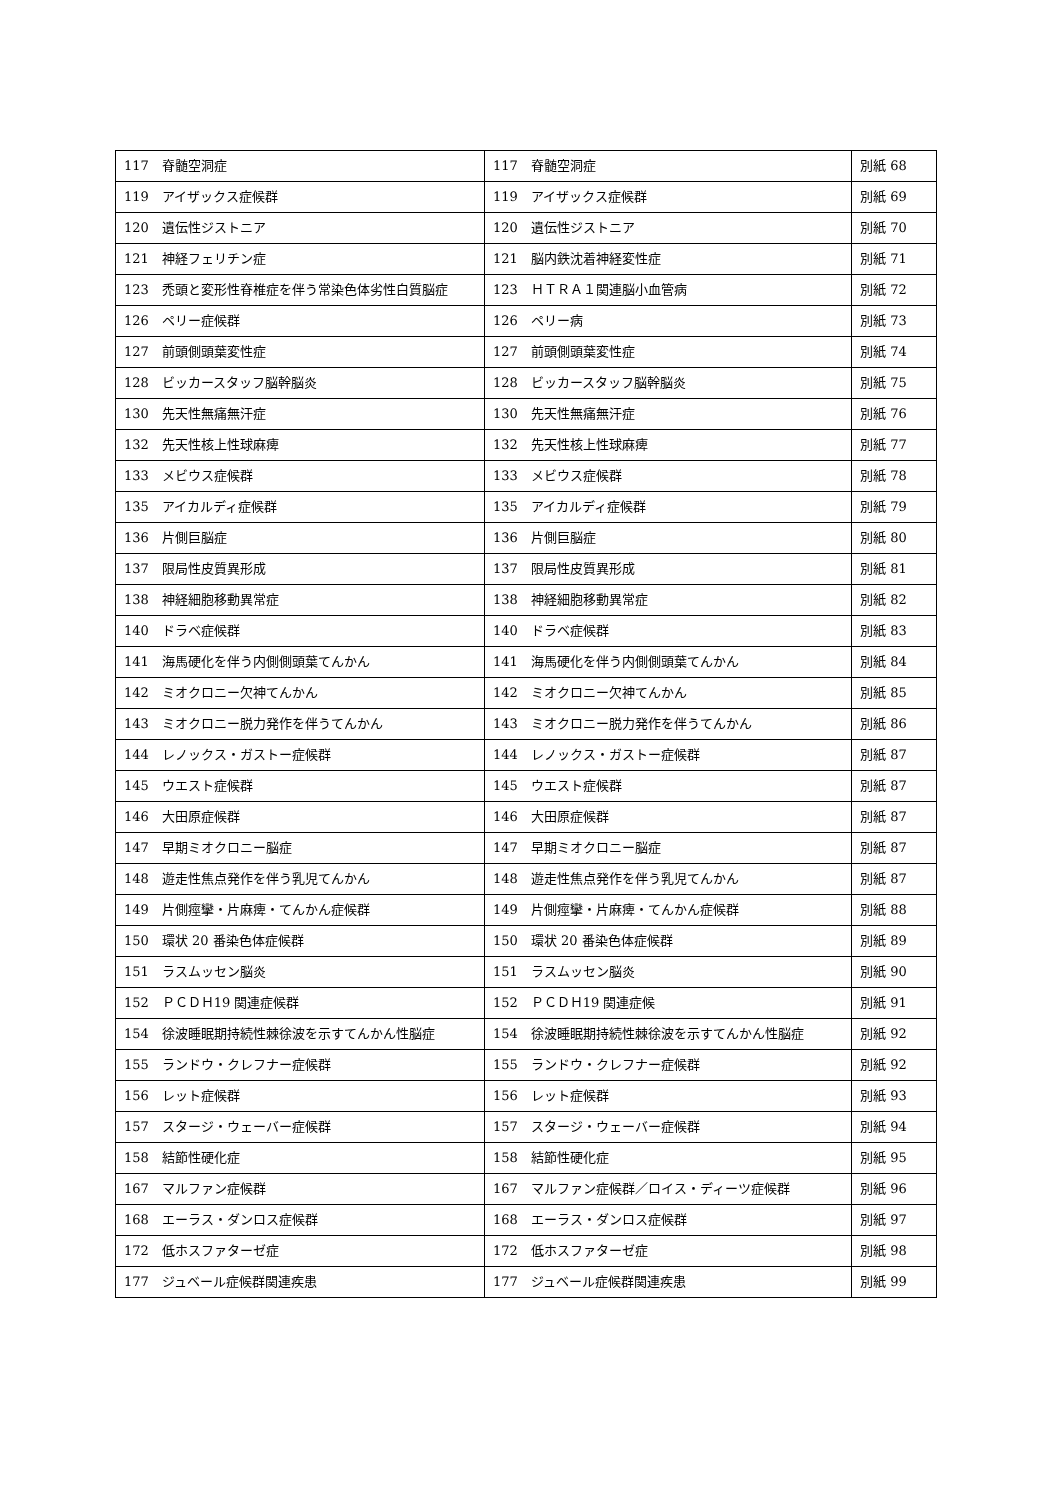| 117 脊髄空洞症 | 117 脊髄空洞症 | 別紙 68 |
| 119 アイザックス症候群 | 119 アイザックス症候群 | 別紙 69 |
| 120 遺伝性ジストニア | 120 遺伝性ジストニア | 別紙 70 |
| 121 神経フェリチン症 | 121 脳内鉄沈着神経変性症 | 別紙 71 |
| 123 禿頭と変形性脊椎症を伴う常染色体劣性白質脳症 | 123 ＨＴＲＡ１関連脳小血管病 | 別紙 72 |
| 126 ペリー症候群 | 126 ペリー病 | 別紙 73 |
| 127 前頭側頭葉変性症 | 127 前頭側頭葉変性症 | 別紙 74 |
| 128 ビッカースタッフ脳幹脳炎 | 128 ビッカースタッフ脳幹脳炎 | 別紙 75 |
| 130 先天性無痛無汗症 | 130 先天性無痛無汗症 | 別紙 76 |
| 132 先天性核上性球麻痺 | 132 先天性核上性球麻痺 | 別紙 77 |
| 133 メビウス症候群 | 133 メビウス症候群 | 別紙 78 |
| 135 アイカルディ症候群 | 135 アイカルディ症候群 | 別紙 79 |
| 136 片側巨脳症 | 136 片側巨脳症 | 別紙 80 |
| 137 限局性皮質異形成 | 137 限局性皮質異形成 | 別紙 81 |
| 138 神経細胞移動異常症 | 138 神経細胞移動異常症 | 別紙 82 |
| 140 ドラベ症候群 | 140 ドラベ症候群 | 別紙 83 |
| 141 海馬硬化を伴う内側側頭葉てんかん | 141 海馬硬化を伴う内側側頭葉てんかん | 別紙 84 |
| 142 ミオクロニー欠神てんかん | 142 ミオクロニー欠神てんかん | 別紙 85 |
| 143 ミオクロニー脱力発作を伴うてんかん | 143 ミオクロニー脱力発作を伴うてんかん | 別紙 86 |
| 144 レノックス・ガストー症候群 | 144 レノックス・ガストー症候群 | 別紙 87 |
| 145 ウエスト症候群 | 145 ウエスト症候群 | 別紙 87 |
| 146 大田原症候群 | 146 大田原症候群 | 別紙 87 |
| 147 早期ミオクロニー脳症 | 147 早期ミオクロニー脳症 | 別紙 87 |
| 148 遊走性焦点発作を伴う乳児てんかん | 148 遊走性焦点発作を伴う乳児てんかん | 別紙 87 |
| 149 片側痙攣・片麻痺・てんかん症候群 | 149 片側痙攣・片麻痺・てんかん症候群 | 別紙 88 |
| 150 環状 20 番染色体症候群 | 150 環状 20 番染色体症候群 | 別紙 89 |
| 151 ラスムッセン脳炎 | 151 ラスムッセン脳炎 | 別紙 90 |
| 152 ＰＣＤＨ19 関連症候群 | 152 ＰＣＤＨ19 関連症候 | 別紙 91 |
| 154 徐波睡眠期持続性棘徐波を示すてんかん性脳症 | 154 徐波睡眠期持続性棘徐波を示すてんかん性脳症 | 別紙 92 |
| 155 ランドウ・クレフナー症候群 | 155 ランドウ・クレフナー症候群 | 別紙 92 |
| 156 レット症候群 | 156 レット症候群 | 別紙 93 |
| 157 スタージ・ウェーバー症候群 | 157 スタージ・ウェーバー症候群 | 別紙 94 |
| 158 結節性硬化症 | 158 結節性硬化症 | 別紙 95 |
| 167 マルファン症候群 | 167 マルファン症候群／ロイス・ディーツ症候群 | 別紙 96 |
| 168 エーラス・ダンロス症候群 | 168 エーラス・ダンロス症候群 | 別紙 97 |
| 172 低ホスファターゼ症 | 172 低ホスファターゼ症 | 別紙 98 |
| 177 ジュベール症候群関連疾患 | 177 ジュベール症候群関連疾患 | 別紙 99 |